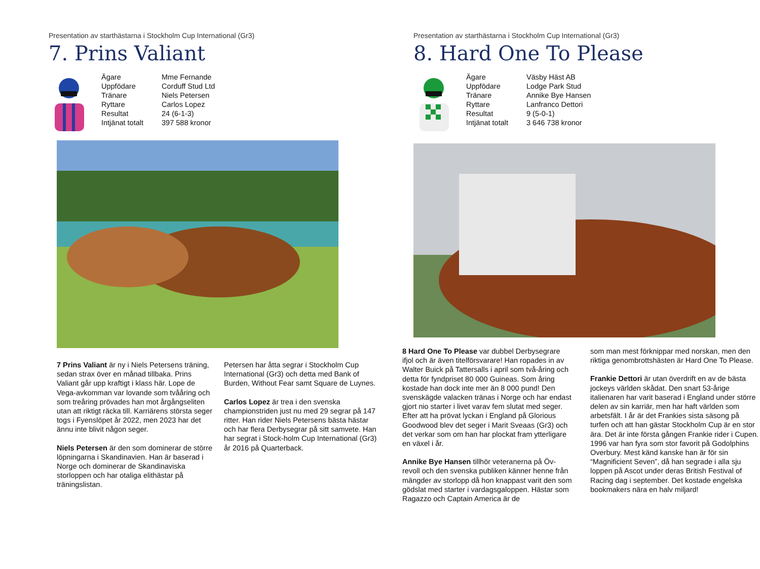Presentation av starthästarna i Stockholm Cup International (Gr3)
7. Prins Valiant
| Ägare | Mme Fernande |
| Uppfödare | Corduff Stud Ltd |
| Tränare | Niels Petersen |
| Ryttare | Carlos Lopez |
| Resultat | 24 (6-1-3) |
| Intjänat totalt | 397 588 kronor |
7 Prins Valiant är ny i Niels Petersens träning, sedan strax över en månad tillbaka. Prins Valiant går upp kraftigt i klass här. Lope de Vega-avkomman var lovande som tvååring och som treåring prövades han mot årgångseliten utan att riktigt räcka till. Karriärens största seger togs i Fyenslöpet år 2022, men 2023 har det ännu inte blivit någon seger.
Niels Petersen är den som dominerar de större löpningarna i Skandinavien. Han är baserad i Norge och dominerar de Skandinaviska storloppen och har otaliga elithästar på träningslistan.
Petersen har åtta segrar i Stockholm Cup International (Gr3) och detta med Bank of Burden, Without Fear samt Square de Luynes.
Carlos Lopez är trea i den svenska championstriden just nu med 29 segrar på 147 ritter. Han rider Niels Petersens bästa hästar och har flera Derbysegrar på sitt samvete. Han har segrat i Stock-holm Cup International (Gr3) år 2016 på Quarterback.
Presentation av starthästarna i Stockholm Cup International (Gr3)
8. Hard One To Please
| Ägare | Väsby Häst AB |
| Uppfödare | Lodge Park Stud |
| Tränare | Annike Bye Hansen |
| Ryttare | Lanfranco Dettori |
| Resultat | 9 (5-0-1) |
| Intjänat totalt | 3 646 738 kronor |
8 Hard One To Please var dubbel Derbysegrare ifjol och är även titelförsvarare! Han ropades in av Walter Buick på Tattersalls i april som två-åring och detta för fyndpriset 80 000 Guineas. Som åring kostade han dock inte mer än 8 000 pund! Den svenskägde valacken tränas i Norge och har endast gjort nio starter i livet varav fem slutat med seger. Efter att ha prövat lyckan i England på Glorious Goodwood blev det seger i Marit Sveaas (Gr3) och det verkar som om han har plockat fram ytterligare en växel i år.
Annike Bye Hansen tillhör veteranerna på Öv-revoll och den svenska publiken känner henne från mängder av storlopp då hon knappast varit den som gödslat med starter i vardagsgaloppen. Hästar som Ragazzo och Captain America är de
som man mest förknippar med norskan, men den riktiga genombrottshästen är Hard One To Please.
Frankie Dettori är utan överdrift en av de bästa jockeys världen skådat. Den snart 53-årige italienaren har varit baserad i England under större delen av sin karriär, men har haft världen som arbetsfält. I år är det Frankies sista säsong på turfen och att han gästar Stockholm Cup är en stor ära. Det är inte första gången Frankie rider i Cupen. 1996 var han fyra som stor favorit på Godolphins Overbury. Mest känd kanske han är för sin “Magnificient Seven”, då han segrade i alla sju loppen på Ascot under deras British Festival of Racing dag i september. Det kostade engelska bookmakers nära en halv miljard!